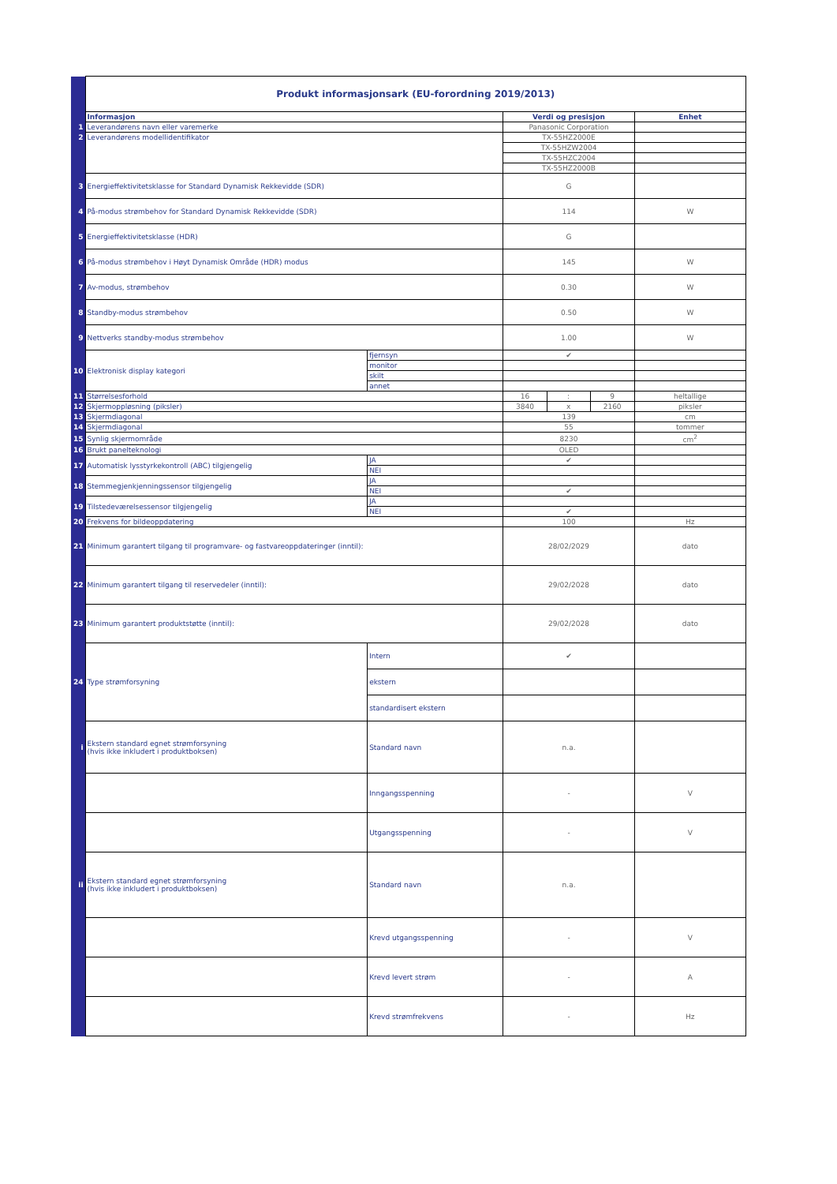| | Produkt informasjonsark (EU-forordning 2019/2013) | | | | | |
| | Informasjon | | Verdi og presisjon | | | Enhet |
| 1 | Leverandørens navn eller varemerke | | Panasonic Corporation | | | |
| 2 | Leverandørens modellidentifikator | | TX-55HZ2000E | | | |
| | | | TX-55HZW2004 | | | |
| | | | TX-55HZC2004 | | | |
| | | | TX-55HZ2000B | | | |
| 3 | Energieffektivitetsklasse for Standard Dynamisk Rekkevidde (SDR) | | G | | | |
| 4 | På-modus strømbehov for Standard Dynamisk Rekkevidde (SDR) | | 114 | | | W |
| 5 | Energieffektivitetsklasse (HDR) | | G | | | |
| 6 | På-modus strømbehov i Høyt Dynamisk Område (HDR) modus | | 145 | | | W |
| 7 | Av-modus, strømbehov | | 0.30 | | | W |
| 8 | Standby-modus strømbehov | | 0.50 | | | W |
| 9 | Nettverks standby-modus strømbehov | | 1.00 | | | W |
| 10 | Elektronisk display kategori | fjernsyn | ✔ | | | |
| | | monitor | | | | |
| | | skilt | | | | |
| | | annet | | | | |
| 11 | Størrelsesforhold | | 16 | : | 9 | heltallige |
| 12 | Skjermoppløsning (piksler) | | 3840 | x | 2160 | piksler |
| 13 | Skjermdiagonal | | 139 | | | cm |
| 14 | Skjermdiagonal | | 55 | | | tommer |
| 15 | Synlig skjermområde | | 8230 | | | cm<sup>2</sup> |
| 16 | Brukt panelteknologi | | OLED | | | |
| 17 | Automatisk lysstyrkekontroll (ABC) tilgjengelig | JA | ✔ | | | |
| | | NEI | | | | |
| 18 | Stemmegjenkjenningssensor tilgjengelig | JA | | | | |
| | | NEI | ✔ | | | |
| 19 | Tilstedeværelsessensor tilgjengelig | JA | | | | |
| | | NEI | ✔ | | | |
| 20 | Frekvens for bildeoppdatering | | 100 | | | Hz |
| 21 | Minimum garantert tilgang til programvare- og fastvareoppdateringer (inntil): | | 28/02/2029 | | | dato |
| 22 | Minimum garantert tilgang til reservedeler (inntil): | | 29/02/2028 | | | dato |
| 23 | Minimum garantert produktstøtte (inntil): | | 29/02/2028 | | | dato |
| 24 | Type strømforsyning | Intern | ✔ | | | |
| | | ekstern | | | | |
| | | standardisert ekstern | | | | |
| i | Ekstern standard egnet strømforsyning (hvis ikke inkludert i produktboksen) | Standard navn | n.a. | | | |
| | | Inngangsspenning | - | | | V |
| | | Utgangsspenning | - | | | V |
| ii | Ekstern standard egnet strømforsyning (hvis ikke inkludert i produktboksen) | Standard navn | n.a. | | | |
| | | Krevd utgangsspenning | - | | | V |
| | | Krevd levert strøm | - | | | A |
| | | Krevd strømfrekvens | - | | | Hz |